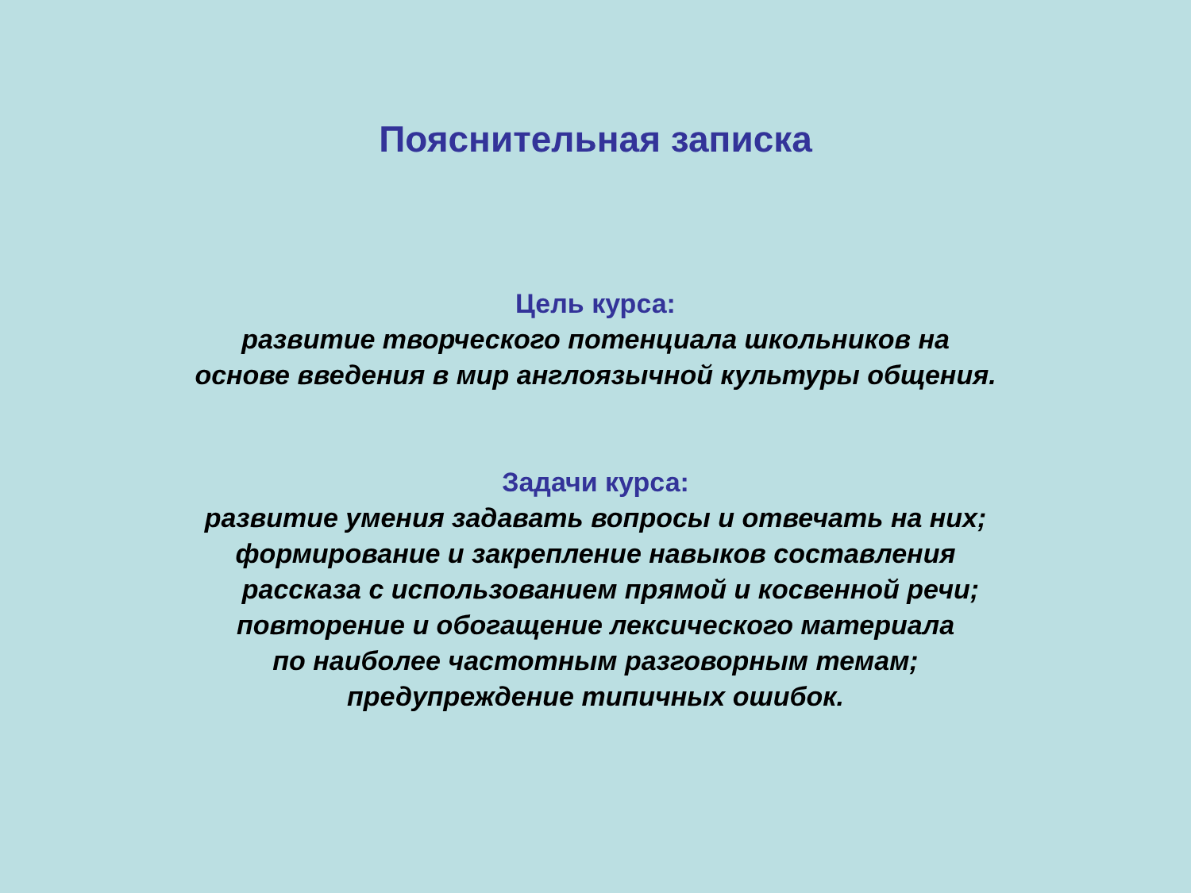Пояснительная записка
Цель курса:
развитие творческого потенциала школьников на
основе введения в мир англоязычной культуры общения.
Задачи курса:
развитие умения задавать вопросы и отвечать на них;
формирование и закрепление навыков составления
рассказа с использованием прямой и косвенной речи;
повторение и обогащение лексического материала
по наиболее частотным разговорным темам;
предупреждение типичных ошибок.